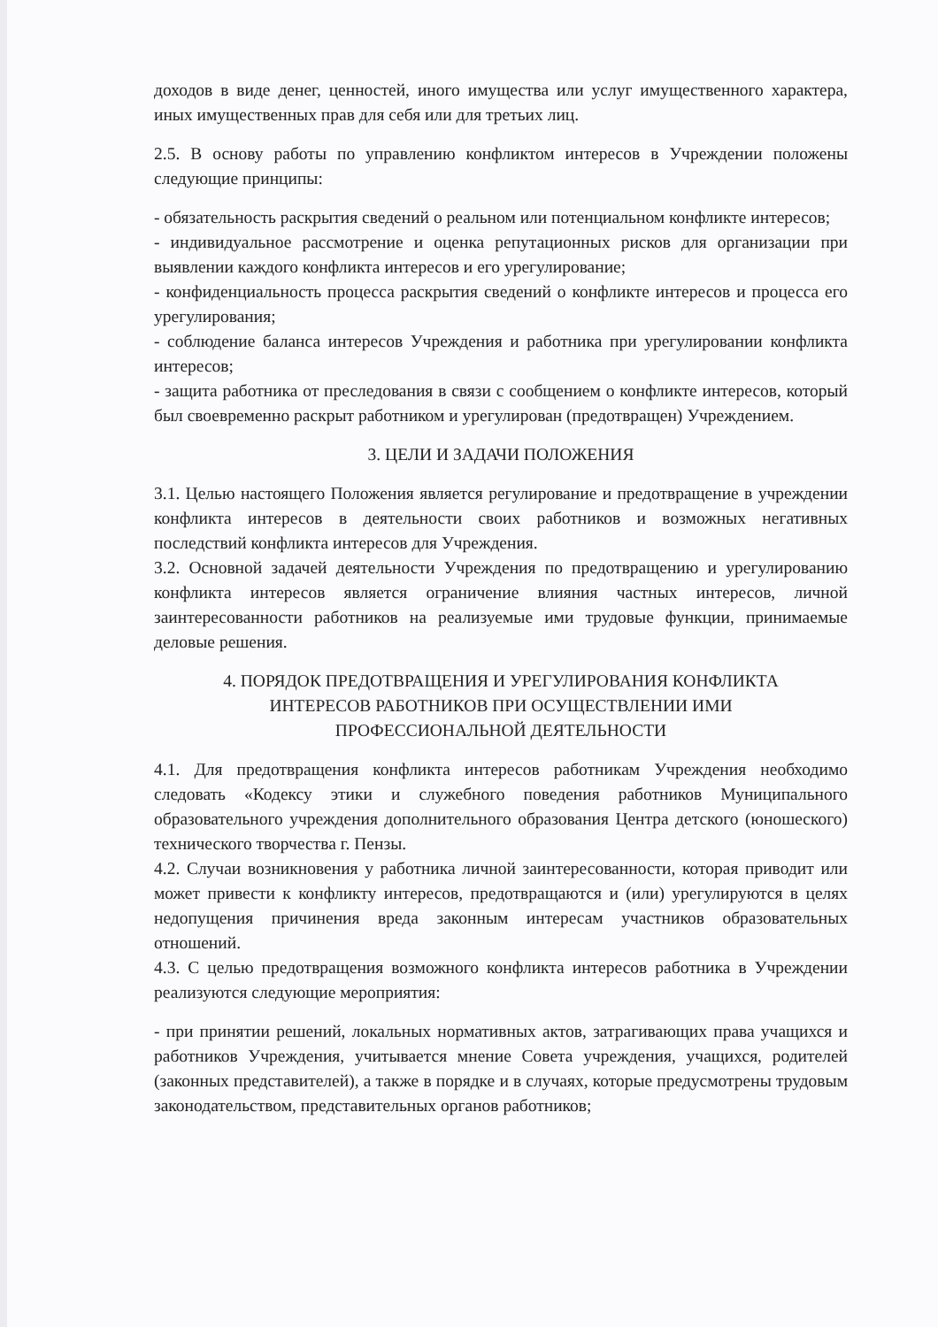доходов в виде денег, ценностей, иного имущества или услуг имущественного характера, иных имущественных прав для себя или для третьих лиц.
2.5. В основу работы по управлению конфликтом интересов в Учреждении положены следующие принципы:
- обязательность раскрытия сведений о реальном или потенциальном конфликте интересов;
- индивидуальное рассмотрение и оценка репутационных рисков для организации при выявлении каждого конфликта интересов и его урегулирование;
- конфиденциальность процесса раскрытия сведений о конфликте интересов и процесса его урегулирования;
- соблюдение баланса интересов Учреждения и работника при урегулировании конфликта интересов;
- защита работника от преследования в связи с сообщением о конфликте интересов, который был своевременно раскрыт работником и урегулирован (предотвращен) Учреждением.
3. ЦЕЛИ И ЗАДАЧИ ПОЛОЖЕНИЯ
3.1. Целью настоящего Положения является регулирование и предотвращение в учреждении конфликта интересов в деятельности своих работников и возможных негативных последствий конфликта интересов для Учреждения.
3.2. Основной задачей деятельности Учреждения по предотвращению и урегулированию конфликта интересов является ограничение влияния частных интересов, личной заинтересованности работников на реализуемые ими трудовые функции, принимаемые деловые решения.
4. ПОРЯДОК ПРЕДОТВРАЩЕНИЯ И УРЕГУЛИРОВАНИЯ КОНФЛИКТА
ИНТЕРЕСОВ РАБОТНИКОВ ПРИ ОСУЩЕСТВЛЕНИИ ИМИ
ПРОФЕССИОНАЛЬНОЙ ДЕЯТЕЛЬНОСТИ
4.1. Для предотвращения конфликта интересов работникам Учреждения необходимо следовать «Кодексу этики и служебного поведения работников Муниципального образовательного учреждения дополнительного образования Центра детского (юношеского) технического творчества г. Пензы.
4.2. Случаи возникновения у работника личной заинтересованности, которая приводит или может привести к конфликту интересов, предотвращаются и (или) урегулируются в целях недопущения причинения вреда законным интересам участников образовательных отношений.
4.3. С целью предотвращения возможного конфликта интересов работника в Учреждении реализуются следующие мероприятия:
- при принятии решений, локальных нормативных актов, затрагивающих права учащихся и работников Учреждения, учитывается мнение Совета учреждения, учащихся, родителей (законных представителей), а также в порядке и в случаях, которые предусмотрены трудовым законодательством, представительных органов работников;